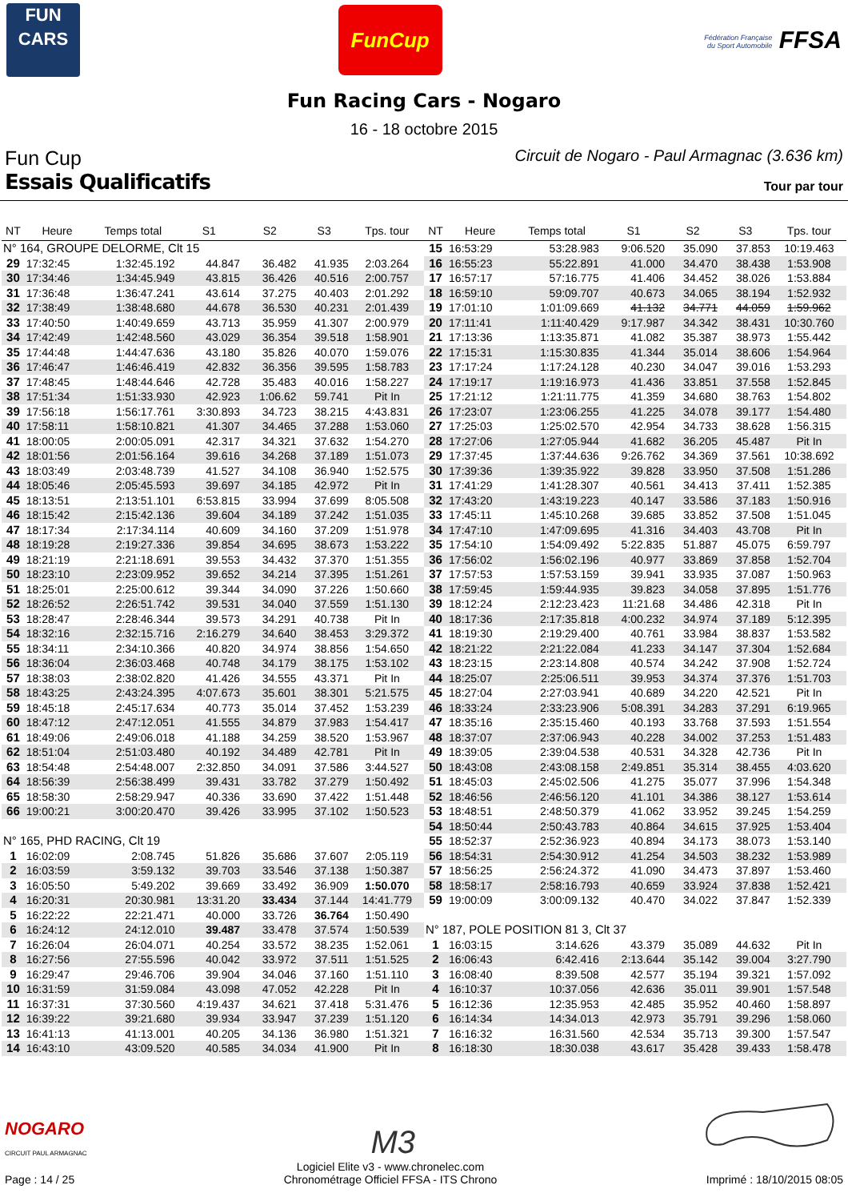FUN
CARS
FunCup
Fédération Française du Sport Automobile FFSA
Fun Racing Cars - Nogaro
16 - 18 octobre 2015
Fun Cup
Circuit de Nogaro - Paul Armagnac (3.636 km)
Essais Qualificatifs
Tour par tour
| NT | Heure | Temps total | S1 | S2 | S3 | Tps. tour |
| --- | --- | --- | --- | --- | --- | --- |
| N° 164, GROUPE DELORME, Clt 15 | | | | | | |
| 29 | 17:32:45 | 1:32:45.192 | 44.847 | 36.482 | 41.935 | 2:03.264 |
| 30 | 17:34:46 | 1:34:45.949 | 43.815 | 36.426 | 40.516 | 2:00.757 |
| 31 | 17:36:48 | 1:36:47.241 | 43.614 | 37.275 | 40.403 | 2:01.292 |
| 32 | 17:38:49 | 1:38:48.680 | 44.678 | 36.530 | 40.231 | 2:01.439 |
| 33 | 17:40:50 | 1:40:49.659 | 43.713 | 35.959 | 41.307 | 2:00.979 |
| 34 | 17:42:49 | 1:42:48.560 | 43.029 | 36.354 | 39.518 | 1:58.901 |
| 35 | 17:44:48 | 1:44:47.636 | 43.180 | 35.826 | 40.070 | 1:59.076 |
| 36 | 17:46:47 | 1:46:46.419 | 42.832 | 36.356 | 39.595 | 1:58.783 |
| 37 | 17:48:45 | 1:48:44.646 | 42.728 | 35.483 | 40.016 | 1:58.227 |
| 38 | 17:51:34 | 1:51:33.930 | 42.923 | 1:06.62 | 59.741 | Pit In |
| 39 | 17:56:18 | 1:56:17.761 | 3:30.893 | 34.723 | 38.215 | 4:43.831 |
| 40 | 17:58:11 | 1:58:10.821 | 41.307 | 34.465 | 37.288 | 1:53.060 |
| 41 | 18:00:05 | 2:00:05.091 | 42.317 | 34.321 | 37.632 | 1:54.270 |
| 42 | 18:01:56 | 2:01:56.164 | 39.616 | 34.268 | 37.189 | 1:51.073 |
| 43 | 18:03:49 | 2:03:48.739 | 41.527 | 34.108 | 36.940 | 1:52.575 |
| 44 | 18:05:46 | 2:05:45.593 | 39.697 | 34.185 | 42.972 | Pit In |
| 45 | 18:13:51 | 2:13:51.101 | 6:53.815 | 33.994 | 37.699 | 8:05.508 |
| 46 | 18:15:42 | 2:15:42.136 | 39.604 | 34.189 | 37.242 | 1:51.035 |
| 47 | 18:17:34 | 2:17:34.114 | 40.609 | 34.160 | 37.209 | 1:51.978 |
| 48 | 18:19:28 | 2:19:27.336 | 39.854 | 34.695 | 38.673 | 1:53.222 |
| 49 | 18:21:19 | 2:21:18.691 | 39.553 | 34.432 | 37.370 | 1:51.355 |
| 50 | 18:23:10 | 2:23:09.952 | 39.652 | 34.214 | 37.395 | 1:51.261 |
| 51 | 18:25:01 | 2:25:00.612 | 39.344 | 34.090 | 37.226 | 1:50.660 |
| 52 | 18:26:52 | 2:26:51.742 | 39.531 | 34.040 | 37.559 | 1:51.130 |
| 53 | 18:28:47 | 2:28:46.344 | 39.573 | 34.291 | 40.738 | Pit In |
| 54 | 18:32:16 | 2:32:15.716 | 2:16.279 | 34.640 | 38.453 | 3:29.372 |
| 55 | 18:34:11 | 2:34:10.366 | 40.820 | 34.974 | 38.856 | 1:54.650 |
| 56 | 18:36:04 | 2:36:03.468 | 40.748 | 34.179 | 38.175 | 1:53.102 |
| 57 | 18:38:03 | 2:38:02.820 | 41.426 | 34.555 | 43.371 | Pit In |
| 58 | 18:43:25 | 2:43:24.395 | 4:07.673 | 35.601 | 38.301 | 5:21.575 |
| 59 | 18:45:18 | 2:45:17.634 | 40.773 | 35.014 | 37.452 | 1:53.239 |
| 60 | 18:47:12 | 2:47:12.051 | 41.555 | 34.879 | 37.983 | 1:54.417 |
| 61 | 18:49:06 | 2:49:06.018 | 41.188 | 34.259 | 38.520 | 1:53.967 |
| 62 | 18:51:04 | 2:51:03.480 | 40.192 | 34.489 | 42.781 | Pit In |
| 63 | 18:54:48 | 2:54:48.007 | 2:32.850 | 34.091 | 37.586 | 3:44.527 |
| 64 | 18:56:39 | 2:56:38.499 | 39.431 | 33.782 | 37.279 | 1:50.492 |
| 65 | 18:58:30 | 2:58:29.947 | 40.336 | 33.690 | 37.422 | 1:51.448 |
| 66 | 19:00:21 | 3:00:20.470 | 39.426 | 33.995 | 37.102 | 1:50.523 |
| N° 165, PHD RACING, Clt 19 | | | | | | |
| 1 | 16:02:09 | 2:08.745 | 51.826 | 35.686 | 37.607 | 2:05.119 |
| 2 | 16:03:59 | 3:59.132 | 39.703 | 33.546 | 37.138 | 1:50.387 |
| 3 | 16:05:50 | 5:49.202 | 39.669 | 33.492 | 36.909 | 1:50.070 |
| 4 | 16:20:31 | 20:30.981 | 13:31.20 | 33.434 | 37.144 | 14:41.779 |
| 5 | 16:22:22 | 22:21.471 | 40.000 | 33.726 | 36.764 | 1:50.490 |
| 6 | 16:24:12 | 24:12.010 | 39.487 | 33.478 | 37.574 | 1:50.539 |
| 7 | 16:26:04 | 26:04.071 | 40.254 | 33.572 | 38.235 | 1:52.061 |
| 8 | 16:27:56 | 27:55.596 | 40.042 | 33.972 | 37.511 | 1:51.525 |
| 9 | 16:29:47 | 29:46.706 | 39.904 | 34.046 | 37.160 | 1:51.110 |
| 10 | 16:31:59 | 31:59.084 | 43.098 | 47.052 | 42.228 | Pit In |
| 11 | 16:37:31 | 37:30.560 | 4:19.437 | 34.621 | 37.418 | 5:31.476 |
| 12 | 16:39:22 | 39:21.680 | 39.934 | 33.947 | 37.239 | 1:51.120 |
| 13 | 16:41:13 | 41:13.001 | 40.205 | 34.136 | 36.980 | 1:51.321 |
| 14 | 16:43:10 | 43:09.520 | 40.585 | 34.034 | 41.900 | Pit In |
| NT | Heure | Temps total | S1 | S2 | S3 | Tps. tour |
| --- | --- | --- | --- | --- | --- | --- |
| 15 | 16:53:29 | 53:28.983 | 9:06.520 | 35.090 | 37.853 | 10:19.463 |
| 16 | 16:55:23 | 55:22.891 | 41.000 | 34.470 | 38.438 | 1:53.908 |
| 17 | 16:57:17 | 57:16.775 | 41.406 | 34.452 | 38.026 | 1:53.884 |
| 18 | 16:59:10 | 59:09.707 | 40.673 | 34.065 | 38.194 | 1:52.932 |
| 19 | 17:01:10 | 1:01:09.669 | 41.132 | 34.771 | 44.059 | 1:59.962 |
| 20 | 17:11:41 | 1:11:40.429 | 9:17.987 | 34.342 | 38.431 | 10:30.760 |
| 21 | 17:13:36 | 1:13:35.871 | 41.082 | 35.387 | 38.973 | 1:55.442 |
| 22 | 17:15:31 | 1:15:30.835 | 41.344 | 35.014 | 38.606 | 1:54.964 |
| 23 | 17:17:24 | 1:17:24.128 | 40.230 | 34.047 | 39.016 | 1:53.293 |
| 24 | 17:19:17 | 1:19:16.973 | 41.436 | 33.851 | 37.558 | 1:52.845 |
| 25 | 17:21:12 | 1:21:11.775 | 41.359 | 34.680 | 38.763 | 1:54.802 |
| 26 | 17:23:07 | 1:23:06.255 | 41.225 | 34.078 | 39.177 | 1:54.480 |
| 27 | 17:25:03 | 1:25:02.570 | 42.954 | 34.733 | 38.628 | 1:56.315 |
| 28 | 17:27:06 | 1:27:05.944 | 41.682 | 36.205 | 45.487 | Pit In |
| 29 | 17:37:45 | 1:37:44.636 | 9:26.762 | 34.369 | 37.561 | 10:38.692 |
| 30 | 17:39:36 | 1:39:35.922 | 39.828 | 33.950 | 37.508 | 1:51.286 |
| 31 | 17:41:29 | 1:41:28.307 | 40.561 | 34.413 | 37.411 | 1:52.385 |
| 32 | 17:43:20 | 1:43:19.223 | 40.147 | 33.586 | 37.183 | 1:50.916 |
| 33 | 17:45:11 | 1:45:10.268 | 39.685 | 33.852 | 37.508 | 1:51.045 |
| 34 | 17:47:10 | 1:47:09.695 | 41.316 | 34.403 | 43.708 | Pit In |
| 35 | 17:54:10 | 1:54:09.492 | 5:22.835 | 51.887 | 45.075 | 6:59.797 |
| 36 | 17:56:02 | 1:56:02.196 | 40.977 | 33.869 | 37.858 | 1:52.704 |
| 37 | 17:57:53 | 1:57:53.159 | 39.941 | 33.935 | 37.087 | 1:50.963 |
| 38 | 17:59:45 | 1:59:44.935 | 39.823 | 34.058 | 37.895 | 1:51.776 |
| 39 | 18:12:24 | 2:12:23.423 | 11:21.68 | 34.486 | 42.318 | Pit In |
| 40 | 18:17:36 | 2:17:35.818 | 4:00.232 | 34.974 | 37.189 | 5:12.395 |
| 41 | 18:19:30 | 2:19:29.400 | 40.761 | 33.984 | 38.837 | 1:53.582 |
| 42 | 18:21:22 | 2:21:22.084 | 41.233 | 34.147 | 37.304 | 1:52.684 |
| 43 | 18:23:15 | 2:23:14.808 | 40.574 | 34.242 | 37.908 | 1:52.724 |
| 44 | 18:25:07 | 2:25:06.511 | 39.953 | 34.374 | 37.376 | 1:51.703 |
| 45 | 18:27:04 | 2:27:03.941 | 40.689 | 34.220 | 42.521 | Pit In |
| 46 | 18:33:24 | 2:33:23.906 | 5:08.391 | 34.283 | 37.291 | 6:19.965 |
| 47 | 18:35:16 | 2:35:15.460 | 40.193 | 33.768 | 37.593 | 1:51.554 |
| 48 | 18:37:07 | 2:37:06.943 | 40.228 | 34.002 | 37.253 | 1:51.483 |
| 49 | 18:39:05 | 2:39:04.538 | 40.531 | 34.328 | 42.736 | Pit In |
| 50 | 18:43:08 | 2:43:08.158 | 2:49.851 | 35.314 | 38.455 | 4:03.620 |
| 51 | 18:45:03 | 2:45:02.506 | 41.275 | 35.077 | 37.996 | 1:54.348 |
| 52 | 18:46:56 | 2:46:56.120 | 41.101 | 34.386 | 38.127 | 1:53.614 |
| 53 | 18:48:51 | 2:48:50.379 | 41.062 | 33.952 | 39.245 | 1:54.259 |
| 54 | 18:50:44 | 2:50:43.783 | 40.864 | 34.615 | 37.925 | 1:53.404 |
| 55 | 18:52:37 | 2:52:36.923 | 40.894 | 34.173 | 38.073 | 1:53.140 |
| 56 | 18:54:31 | 2:54:30.912 | 41.254 | 34.503 | 38.232 | 1:53.989 |
| 57 | 18:56:25 | 2:56:24.372 | 41.090 | 34.473 | 37.897 | 1:53.460 |
| 58 | 18:58:17 | 2:58:16.793 | 40.659 | 33.924 | 37.838 | 1:52.421 |
| 59 | 19:00:09 | 3:00:09.132 | 40.470 | 34.022 | 37.847 | 1:52.339 |
| N° 187, POLE POSITION 81 3, Clt 37 | | | | | | |
| 1 | 16:03:15 | 3:14.626 | 43.379 | 35.089 | 44.632 | Pit In |
| 2 | 16:06:43 | 6:42.416 | 2:13.644 | 35.142 | 39.004 | 3:27.790 |
| 3 | 16:08:40 | 8:39.508 | 42.577 | 35.194 | 39.321 | 1:57.092 |
| 4 | 16:10:37 | 10:37.056 | 42.636 | 35.011 | 39.901 | 1:57.548 |
| 5 | 16:12:36 | 12:35.953 | 42.485 | 35.952 | 40.460 | 1:58.897 |
| 6 | 16:14:34 | 14:34.013 | 42.973 | 35.791 | 39.296 | 1:58.060 |
| 7 | 16:16:32 | 16:31.560 | 42.534 | 35.713 | 39.300 | 1:57.547 |
| 8 | 16:18:30 | 18:30.038 | 43.617 | 35.428 | 39.433 | 1:58.478 |
NOGARO
CIRCUIT PAUL ARMAGNAC
M3
Page : 14 / 25
Logiciel Elite v3 - www.chronelec.com
Chronométrage Officiel FFSA - ITS Chrono
Imprimé : 18/10/2015 08:05